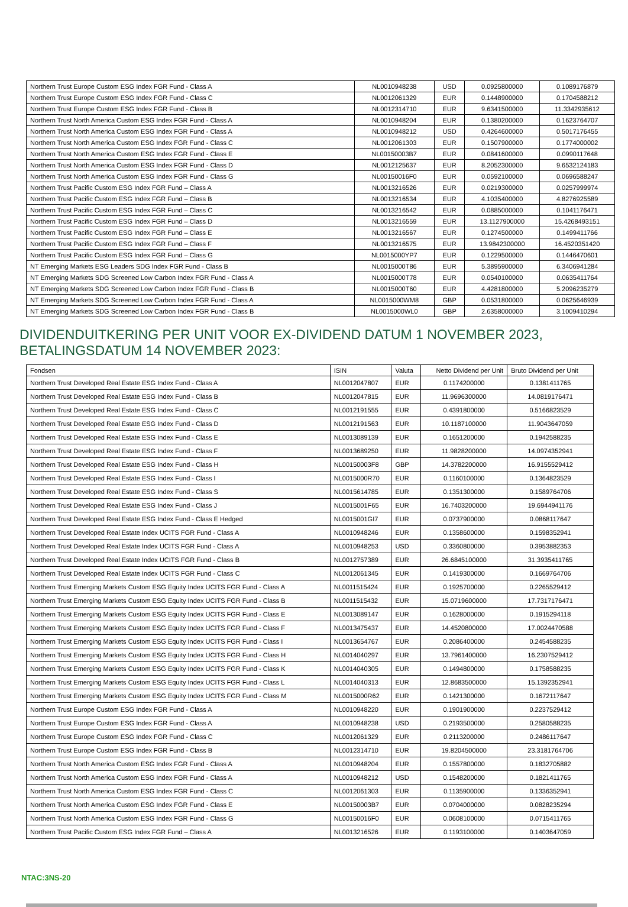| Northern Trust Europe Custom ESG Index FGR Fund - Class A | NL0010948238 | USD | 0.0925800000 | 0.1089176879 |
| Northern Trust Europe Custom ESG Index FGR Fund - Class C | NL0012061329 | EUR | 0.1448900000 | 0.1704588212 |
| Northern Trust Europe Custom ESG Index FGR Fund - Class B | NL0012314710 | EUR | 9.6341500000 | 11.3342935612 |
| Northern Trust North America Custom ESG Index FGR Fund - Class A | NL0010948204 | EUR | 0.1380200000 | 0.1623764707 |
| Northern Trust North America Custom ESG Index FGR Fund - Class A | NL0010948212 | USD | 0.4264600000 | 0.5017176455 |
| Northern Trust North America Custom ESG Index FGR Fund - Class C | NL0012061303 | EUR | 0.1507900000 | 0.1774000002 |
| Northern Trust North America Custom ESG Index FGR Fund - Class E | NL00150003B7 | EUR | 0.0841600000 | 0.0990117648 |
| Northern Trust North America Custom ESG Index FGR Fund - Class D | NL0012125637 | EUR | 8.2052300000 | 9.6532124183 |
| Northern Trust North America Custom ESG Index FGR Fund - Class G | NL00150016F0 | EUR | 0.0592100000 | 0.0696588247 |
| Northern Trust Pacific Custom ESG Index FGR Fund – Class A | NL0013216526 | EUR | 0.0219300000 | 0.0257999974 |
| Northern Trust Pacific Custom ESG Index FGR Fund – Class B | NL0013216534 | EUR | 4.1035400000 | 4.8276925589 |
| Northern Trust Pacific Custom ESG Index FGR Fund – Class C | NL0013216542 | EUR | 0.0885000000 | 0.1041176471 |
| Northern Trust Pacific Custom ESG Index FGR Fund – Class D | NL0013216559 | EUR | 13.1127900000 | 15.4268493151 |
| Northern Trust Pacific Custom ESG Index FGR Fund – Class E | NL0013216567 | EUR | 0.1274500000 | 0.1499411766 |
| Northern Trust Pacific Custom ESG Index FGR Fund – Class F | NL0013216575 | EUR | 13.9842300000 | 16.4520351420 |
| Northern Trust Pacific Custom ESG Index FGR Fund – Class G | NL0015000YP7 | EUR | 0.1229500000 | 0.1446470601 |
| NT Emerging Markets ESG Leaders SDG Index FGR Fund - Class B | NL0015000T86 | EUR | 5.3895900000 | 6.3406941284 |
| NT Emerging Markets SDG Screened Low Carbon Index FGR Fund - Class A | NL0015000T78 | EUR | 0.0540100000 | 0.0635411764 |
| NT Emerging Markets SDG Screened Low Carbon Index FGR Fund - Class B | NL0015000T60 | EUR | 4.4281800000 | 5.2096235279 |
| NT Emerging Markets SDG Screened Low Carbon Index FGR Fund - Class A | NL0015000WM8 | GBP | 0.0531800000 | 0.0625646939 |
| NT Emerging Markets SDG Screened Low Carbon Index FGR Fund - Class B | NL0015000WL0 | GBP | 2.6358000000 | 3.1009410294 |
DIVIDENDUITKERING PER UNIT VOOR EX-DIVIDEND DATUM 1 NOVEMBER 2023,
BETALINGSDATUM 14 NOVEMBER 2023:
| Fondsen | ISIN | Valuta | Netto Dividend per Unit | Bruto Dividend per Unit |
| --- | --- | --- | --- | --- |
| Northern Trust Developed Real Estate ESG Index Fund - Class A | NL0012047807 | EUR | 0.1174200000 | 0.1381411765 |
| Northern Trust Developed Real Estate ESG Index Fund - Class B | NL0012047815 | EUR | 11.9696300000 | 14.0819176471 |
| Northern Trust Developed Real Estate ESG Index Fund - Class C | NL0012191555 | EUR | 0.4391800000 | 0.5166823529 |
| Northern Trust Developed Real Estate ESG Index Fund - Class D | NL0012191563 | EUR | 10.1187100000 | 11.9043647059 |
| Northern Trust Developed Real Estate ESG Index Fund - Class E | NL0013089139 | EUR | 0.1651200000 | 0.1942588235 |
| Northern Trust Developed Real Estate ESG Index Fund - Class F | NL0013689250 | EUR | 11.9828200000 | 14.0974352941 |
| Northern Trust Developed Real Estate ESG Index Fund - Class H | NL00150003F8 | GBP | 14.3782200000 | 16.9155529412 |
| Northern Trust Developed Real Estate ESG Index Fund - Class I | NL0015000R70 | EUR | 0.1160100000 | 0.1364823529 |
| Northern Trust Developed Real Estate ESG Index Fund - Class S | NL0015614785 | EUR | 0.1351300000 | 0.1589764706 |
| Northern Trust Developed Real Estate ESG Index Fund - Class J | NL0015001F65 | EUR | 16.7403200000 | 19.6944941176 |
| Northern Trust Developed Real Estate ESG Index Fund - Class E Hedged | NL0015001GI7 | EUR | 0.0737900000 | 0.0868117647 |
| Northern Trust Developed Real Estate Index UCITS FGR Fund - Class A | NL0010948246 | EUR | 0.1358600000 | 0.1598352941 |
| Northern Trust Developed Real Estate Index UCITS FGR Fund - Class A | NL0010948253 | USD | 0.3360800000 | 0.3953882353 |
| Northern Trust Developed Real Estate Index UCITS FGR Fund - Class B | NL0012757389 | EUR | 26.6845100000 | 31.3935411765 |
| Northern Trust Developed Real Estate Index UCITS FGR Fund - Class C | NL0012061345 | EUR | 0.1419300000 | 0.1669764706 |
| Northern Trust Emerging Markets Custom ESG Equity Index UCITS FGR Fund - Class A | NL0011515424 | EUR | 0.1925700000 | 0.2265529412 |
| Northern Trust Emerging Markets Custom ESG Equity Index UCITS FGR Fund - Class B | NL0011515432 | EUR | 15.0719600000 | 17.7317176471 |
| Northern Trust Emerging Markets Custom ESG Equity Index UCITS FGR Fund - Class E | NL0013089147 | EUR | 0.1628000000 | 0.1915294118 |
| Northern Trust Emerging Markets Custom ESG Equity Index UCITS FGR Fund - Class F | NL0013475437 | EUR | 14.4520800000 | 17.0024470588 |
| Northern Trust Emerging Markets Custom ESG Equity Index UCITS FGR Fund - Class I | NL0013654767 | EUR | 0.2086400000 | 0.2454588235 |
| Northern Trust Emerging Markets Custom ESG Equity Index UCITS FGR Fund - Class H | NL0014040297 | EUR | 13.7961400000 | 16.2307529412 |
| Northern Trust Emerging Markets Custom ESG Equity Index UCITS FGR Fund - Class K | NL0014040305 | EUR | 0.1494800000 | 0.1758588235 |
| Northern Trust Emerging Markets Custom ESG Equity Index UCITS FGR Fund - Class L | NL0014040313 | EUR | 12.8683500000 | 15.1392352941 |
| Northern Trust Emerging Markets Custom ESG Equity Index UCITS FGR Fund - Class M | NL0015000R62 | EUR | 0.1421300000 | 0.1672117647 |
| Northern Trust Europe Custom ESG Index FGR Fund - Class A | NL0010948220 | EUR | 0.1901900000 | 0.2237529412 |
| Northern Trust Europe Custom ESG Index FGR Fund - Class A | NL0010948238 | USD | 0.2193500000 | 0.2580588235 |
| Northern Trust Europe Custom ESG Index FGR Fund - Class C | NL0012061329 | EUR | 0.2113200000 | 0.2486117647 |
| Northern Trust Europe Custom ESG Index FGR Fund - Class B | NL0012314710 | EUR | 19.8204500000 | 23.3181764706 |
| Northern Trust North America Custom ESG Index FGR Fund - Class A | NL0010948204 | EUR | 0.1557800000 | 0.1832705882 |
| Northern Trust North America Custom ESG Index FGR Fund - Class A | NL0010948212 | USD | 0.1548200000 | 0.1821411765 |
| Northern Trust North America Custom ESG Index FGR Fund - Class C | NL0012061303 | EUR | 0.1135900000 | 0.1336352941 |
| Northern Trust North America Custom ESG Index FGR Fund - Class E | NL00150003B7 | EUR | 0.0704000000 | 0.0828235294 |
| Northern Trust North America Custom ESG Index FGR Fund - Class G | NL00150016F0 | EUR | 0.0608100000 | 0.0715411765 |
| Northern Trust Pacific Custom ESG Index FGR Fund – Class A | NL0013216526 | EUR | 0.1193100000 | 0.1403647059 |
NTAC:3NS-20